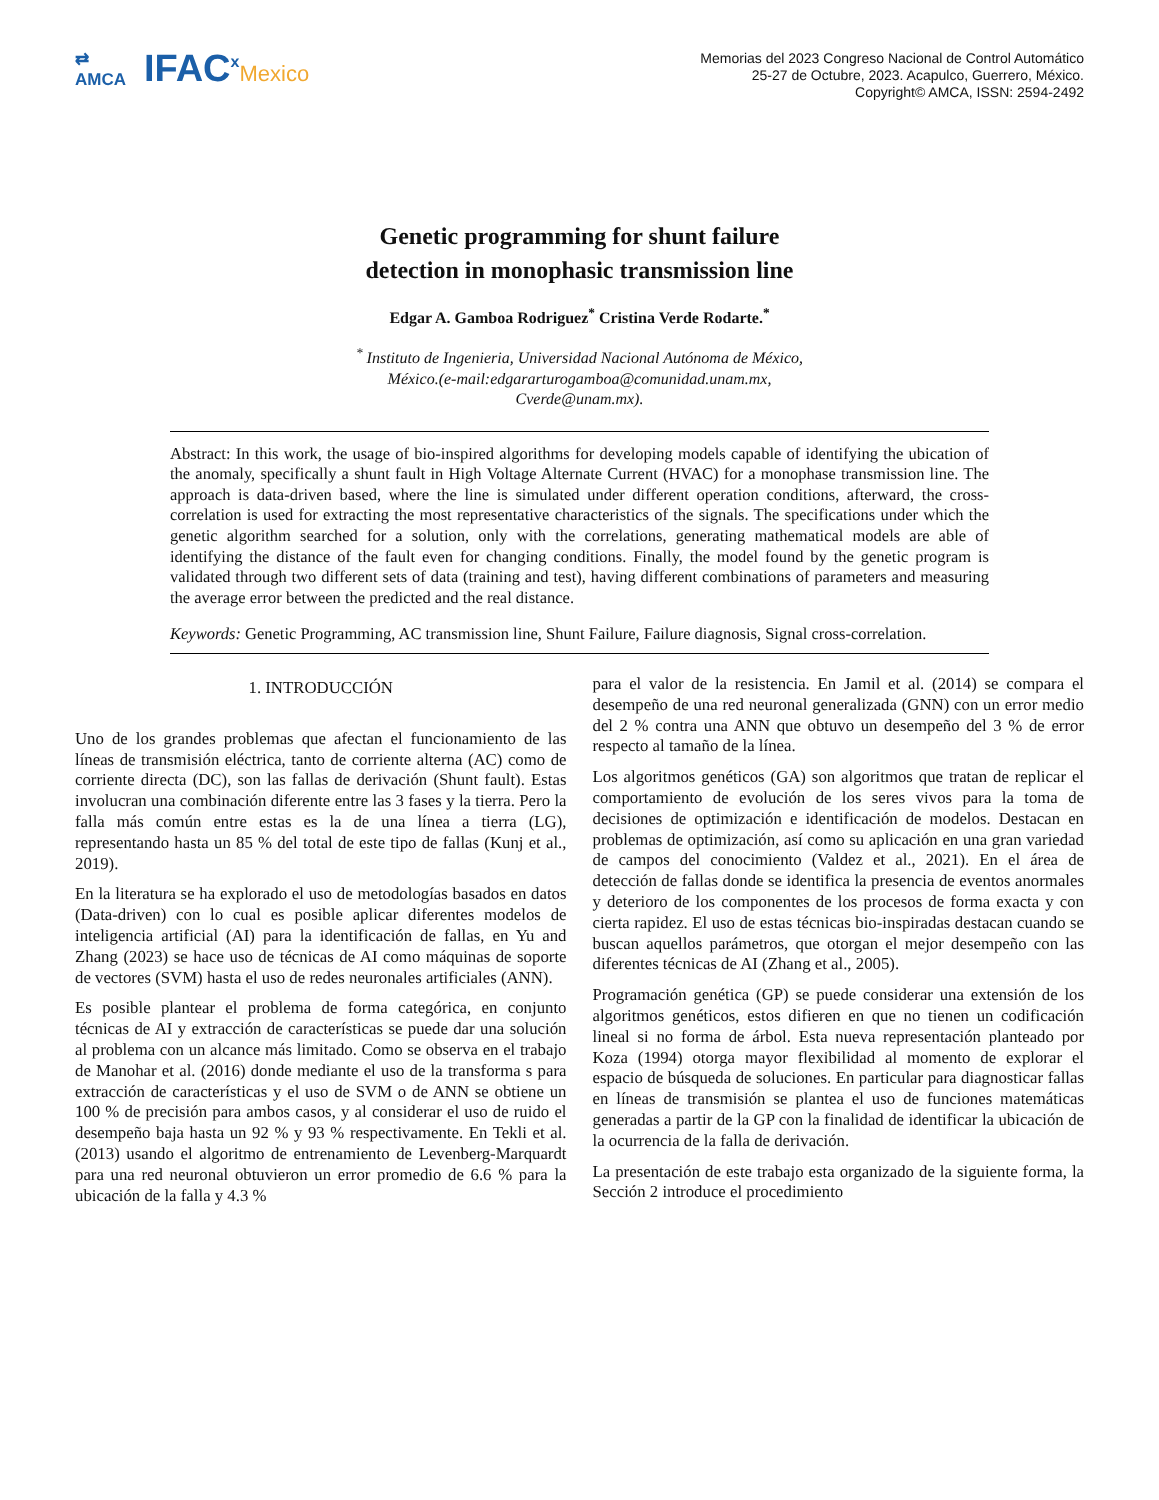⇄
AMCA
IFAC<sup>x</sup>Mexico
Memorias del 2023 Congreso Nacional de Control Automático
25-27 de Octubre, 2023. Acapulco, Guerrero, México.
Copyright© AMCA, ISSN: 2594-2492
Genetic programming for shunt failure
detection in monophasic transmission line
Edgar A. Gamboa Rodriguez<sup>*</sup> Cristina Verde Rodarte.<sup>*</sup>
<sup>*</sup> Instituto de Ingenieria, Universidad Nacional Autónoma de México,
México.(e-mail:edgararturogamboa@comunidad.unam.mx,
Cverde@unam.mx).
Abstract: In this work, the usage of bio-inspired algorithms for developing models capable of identifying the ubication of the anomaly, specifically a shunt fault in High Voltage Alternate Current (HVAC) for a monophase transmission line. The approach is data-driven based, where the line is simulated under different operation conditions, afterward, the cross-correlation is used for extracting the most representative characteristics of the signals. The specifications under which the genetic algorithm searched for a solution, only with the correlations, generating mathematical models are able of identifying the distance of the fault even for changing conditions. Finally, the model found by the genetic program is validated through two different sets of data (training and test), having different combinations of parameters and measuring the average error between the predicted and the real distance.
Keywords: Genetic Programming, AC transmission line, Shunt Failure, Failure diagnosis, Signal cross-correlation.
1. INTRODUCCIÓN
Uno de los grandes problemas que afectan el funcionamiento de las líneas de transmisión eléctrica, tanto de corriente alterna (AC) como de corriente directa (DC), son las fallas de derivación (Shunt fault). Estas involucran una combinación diferente entre las 3 fases y la tierra. Pero la falla más común entre estas es la de una línea a tierra (LG), representando hasta un 85 % del total de este tipo de fallas (Kunj et al., 2019).
En la literatura se ha explorado el uso de metodologías basados en datos (Data-driven) con lo cual es posible aplicar diferentes modelos de inteligencia artificial (AI) para la identificación de fallas, en Yu and Zhang (2023) se hace uso de técnicas de AI como máquinas de soporte de vectores (SVM) hasta el uso de redes neuronales artificiales (ANN).
Es posible plantear el problema de forma categórica, en conjunto técnicas de AI y extracción de características se puede dar una solución al problema con un alcance más limitado. Como se observa en el trabajo de Manohar et al. (2016) donde mediante el uso de la transforma s para extracción de características y el uso de SVM o de ANN se obtiene un 100 % de precisión para ambos casos, y al considerar el uso de ruido el desempeño baja hasta un 92 % y 93 % respectivamente. En Tekli et al. (2013) usando el algoritmo de entrenamiento de Levenberg-Marquardt para una red neuronal obtuvieron un error promedio de 6.6 % para la ubicación de la falla y 4.3 %
para el valor de la resistencia. En Jamil et al. (2014) se compara el desempeño de una red neuronal generalizada (GNN) con un error medio del 2 % contra una ANN que obtuvo un desempeño del 3 % de error respecto al tamaño de la línea.
Los algoritmos genéticos (GA) son algoritmos que tratan de replicar el comportamiento de evolución de los seres vivos para la toma de decisiones de optimización e identificación de modelos. Destacan en problemas de optimización, así como su aplicación en una gran variedad de campos del conocimiento (Valdez et al., 2021). En el área de detección de fallas donde se identifica la presencia de eventos anormales y deterioro de los componentes de los procesos de forma exacta y con cierta rapidez. El uso de estas técnicas bio-inspiradas destacan cuando se buscan aquellos parámetros, que otorgan el mejor desempeño con las diferentes técnicas de AI (Zhang et al., 2005).
Programación genética (GP) se puede considerar una extensión de los algoritmos genéticos, estos difieren en que no tienen un codificación lineal si no forma de árbol. Esta nueva representación planteado por Koza (1994) otorga mayor flexibilidad al momento de explorar el espacio de búsqueda de soluciones. En particular para diagnosticar fallas en líneas de transmisión se plantea el uso de funciones matemáticas generadas a partir de la GP con la finalidad de identificar la ubicación de la ocurrencia de la falla de derivación.
La presentación de este trabajo esta organizado de la siguiente forma, la Sección 2 introduce el procedimiento